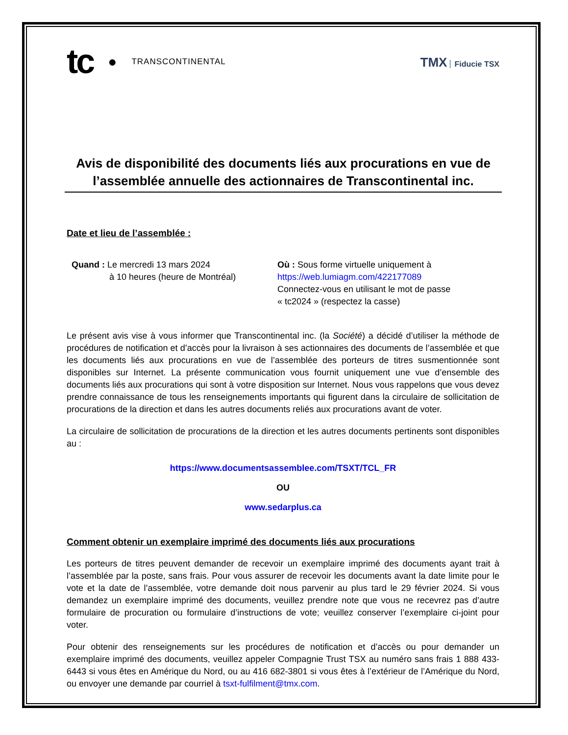tc ● TRANSCONTINENTAL
TMX Fiducie TSX
Avis de disponibilité des documents liés aux procurations en vue de l’assemblée annuelle des actionnaires de Transcontinental inc.
Date et lieu de l’assemblée :
Quand : Le mercredi 13 mars 2024
à 10 heures (heure de Montréal)
Où : Sous forme virtuelle uniquement à
https://web.lumiagm.com/422177089
Connectez-vous en utilisant le mot de passe
« tc2024 » (respectez la casse)
Le présent avis vise à vous informer que Transcontinental inc. (la Société) a décidé d’utiliser la méthode de procédures de notification et d’accès pour la livraison à ses actionnaires des documents de l’assemblée et que les documents liés aux procurations en vue de l’assemblée des porteurs de titres susmentionnée sont disponibles sur Internet. La présente communication vous fournit uniquement une vue d’ensemble des documents liés aux procurations qui sont à votre disposition sur Internet. Nous vous rappelons que vous devez prendre connaissance de tous les renseignements importants qui figurent dans la circulaire de sollicitation de procurations de la direction et dans les autres documents reliés aux procurations avant de voter.
La circulaire de sollicitation de procurations de la direction et les autres documents pertinents sont disponibles au :
https://www.documentsassemblee.com/TSXT/TCL_FR
OU
www.sedarplus.ca
Comment obtenir un exemplaire imprimé des documents liés aux procurations
Les porteurs de titres peuvent demander de recevoir un exemplaire imprimé des documents ayant trait à l’assemblée par la poste, sans frais. Pour vous assurer de recevoir les documents avant la date limite pour le vote et la date de l’assemblée, votre demande doit nous parvenir au plus tard le 29 février 2024. Si vous demandez un exemplaire imprimé des documents, veuillez prendre note que vous ne recevrez pas d’autre formulaire de procuration ou formulaire d’instructions de vote; veuillez conserver l’exemplaire ci-joint pour voter.
Pour obtenir des renseignements sur les procédures de notification et d’accès ou pour demander un exemplaire imprimé des documents, veuillez appeler Compagnie Trust TSX au numéro sans frais 1 888 433-6443 si vous êtes en Amérique du Nord, ou au 416 682-3801 si vous êtes à l’extérieur de l’Amérique du Nord, ou envoyer une demande par courriel à tsxt-fulfilment@tmx.com.